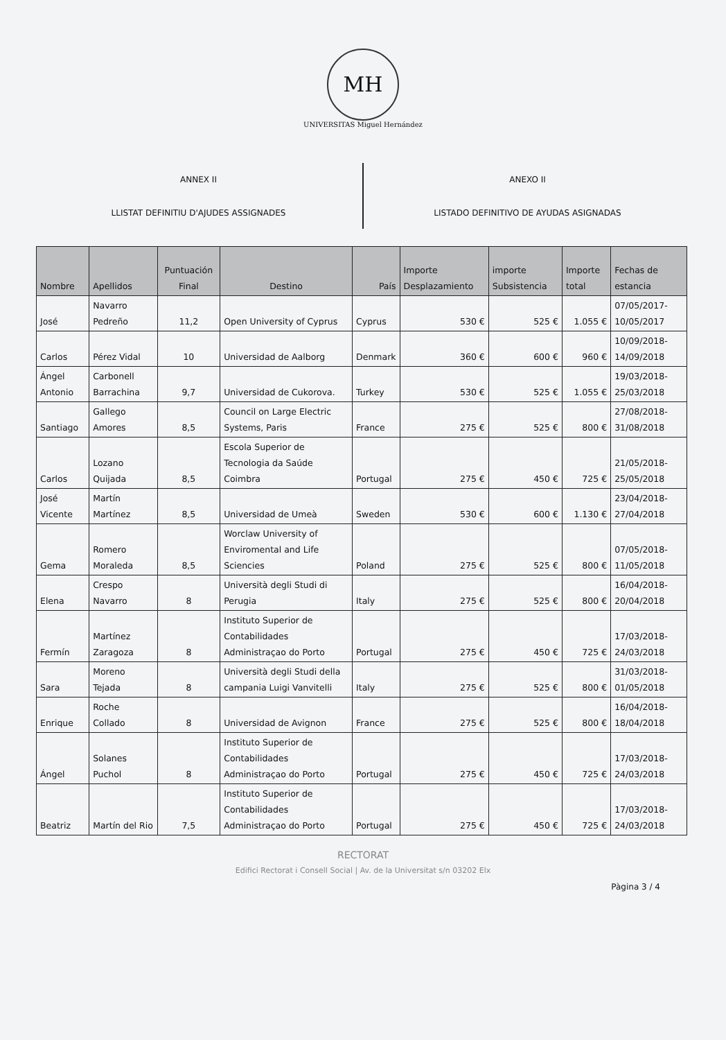MH
UNIVERSITAS Miguel Hernández
ANNEX II
LLISTAT DEFINITIU D'AJUDES ASSIGNADES
ANEXO II
LISTADO DEFINITIVO DE AYUDAS ASIGNADAS
| Nombre | Apellidos | Puntuación Final | Destino | País | Importe Desplazamiento | importe Subsistencia | Importe total | Fechas de estancia |
| --- | --- | --- | --- | --- | --- | --- | --- | --- |
| José | Navarro Pedreño | 11,2 | Open University of Cyprus | Cyprus | 530 € | 525 € | 1.055 € | 07/05/2017-10/05/2017 |
| Carlos | Pérez Vidal | 10 | Universidad de Aalborg | Denmark | 360 € | 600 € | 960 € | 10/09/2018-14/09/2018 |
| Ángel Antonio | Carbonell Barrachina | 9,7 | Universidad de Cukorova. | Turkey | 530 € | 525 € | 1.055 € | 19/03/2018-25/03/2018 |
| Santiago | Gallego Amores | 8,5 | Council on Large Electric Systems, Paris | France | 275 € | 525 € | 800 € | 27/08/2018-31/08/2018 |
| Carlos | Lozano Quijada | 8,5 | Escola Superior de Tecnologia da Saúde Coimbra | Portugal | 275 € | 450 € | 725 € | 21/05/2018-25/05/2018 |
| José Vicente | Martín Martínez | 8,5 | Universidad de Umeà | Sweden | 530 € | 600 € | 1.130 € | 23/04/2018-27/04/2018 |
| Gema | Romero Moraleda | 8,5 | Worclaw University of Enviromental and Life Sciencies | Poland | 275 € | 525 € | 800 € | 07/05/2018-11/05/2018 |
| Elena | Crespo Navarro | 8 | Università degli Studi di Perugia | Italy | 275 € | 525 € | 800 € | 16/04/2018-20/04/2018 |
| Fermín | Martínez Zaragoza | 8 | Instituto Superior de Contabilidades Administraçao do Porto | Portugal | 275 € | 450 € | 725 € | 17/03/2018-24/03/2018 |
| Sara | Moreno Tejada | 8 | Università degli Studi della campania Luigi Vanvitelli | Italy | 275 € | 525 € | 800 € | 31/03/2018-01/05/2018 |
| Enrique | Roche Collado | 8 | Universidad de Avignon | France | 275 € | 525 € | 800 € | 16/04/2018-18/04/2018 |
| Ángel | Solanes Puchol | 8 | Instituto Superior de Contabilidades Administraçao do Porto | Portugal | 275 € | 450 € | 725 € | 17/03/2018-24/03/2018 |
| Beatriz | Martín del Rio | 7,5 | Instituto Superior de Contabilidades Administraçao do Porto | Portugal | 275 € | 450 € | 725 € | 17/03/2018-24/03/2018 |
RECTORAT
Edifici Rectorat i Consell Social | Av. de la Universitat s/n 03202 Elx
Pàgina 3 / 4